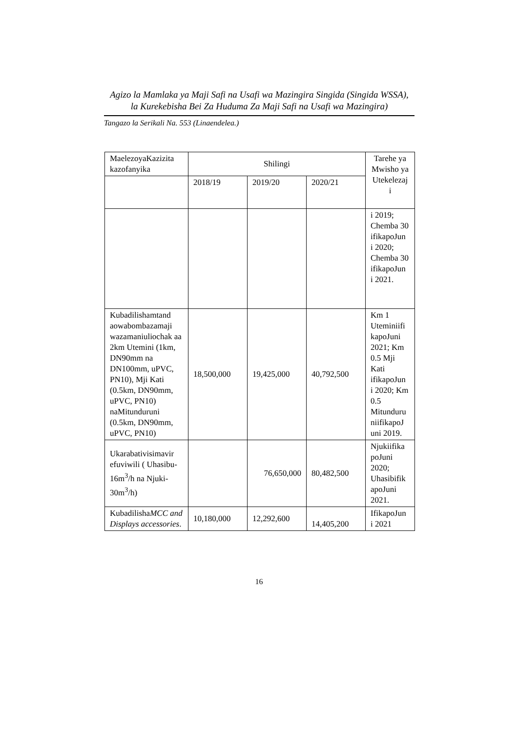Agizo la Mamlaka ya Maji Safi na Usafi wa Mazingira Singida (Singida WSSA),
la Kurekebisha Bei Za Huduma Za Maji Safi na Usafi wa Mazingira)
Tangazo la Serikali Na. 553 (Linaendelea.)
| MaelezoyaKazizita kazofanyika | Shilingi | | | Tarehe ya Mwisho ya Utekelezaj i |
| --- | --- | --- | --- | --- |
| | 2018/19 | 2019/20 | 2020/21 | |
| | | | | i 2019; Chemba 30 ifikapoJun i 2020; Chemba 30 ifikapoJun i 2021. |
| Kubadilishamtand aowabombazamaji wazamaniuliochak aa 2km Utemini (1km, DN90mm na DN100mm, uPVC, PN10), Mji Kati (0.5km, DN90mm, uPVC, PN10) naMitunduruni (0.5km, DN90mm, uPVC, PN10) | 18,500,000 | 19,425,000 | 40,792,500 | Km 1 Uteminiifi kapoJuni 2021; Km 0.5 Mji Kati ifikapoJun i 2020; Km 0.5 Mitunduru niifikapoJ uni 2019. |
| Ukarabativisimavir efuviwili ( Uhasibu-16m<sup>3</sup>/h na Njuki-30m<sup>3</sup>/h) | | 76,650,000 | 80,482,500 | Njukiifika poJuni 2020; Uhasibifik apoJuni 2021. |
| Kubadilisha MCC and Displays accessories . | 10,180,000 | 12,292,600 | 14,405,200 | IfikapoJun i 2021 |
16